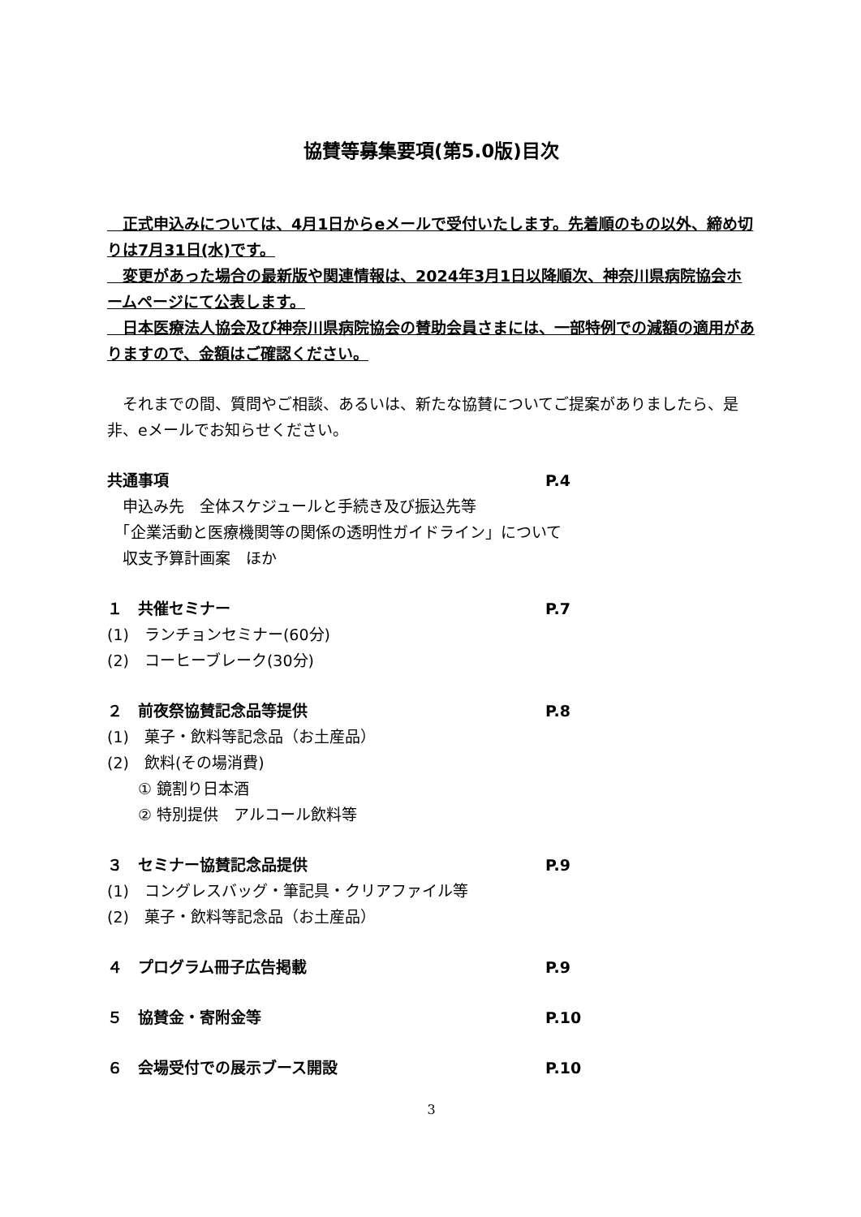協賛等募集要項(第5.0版)目次
　正式申込みについては、4月1日からeメールで受付いたします。先着順のもの以外、締め切りは7月31日(水)です。
　変更があった場合の最新版や関連情報は、2024年3月1日以降順次、神奈川県病院協会ホームページにて公表します。
　日本医療法人協会及び神奈川県病院協会の賛助会員さまには、一部特例での減額の適用がありますので、金額はご確認ください。
　それまでの間、質問やご相談、あるいは、新たな協賛についてご提案がありましたら、是非、eメールでお知らせください。
共通事項 P.4
　申込み先　全体スケジュールと手続き及び振込先等
　「企業活動と医療機関等の関係の透明性ガイドライン」について
　収支予算計画案　ほか
１　共催セミナー P.7
(1)　ランチョンセミナー(60分)
(2)　コーヒーブレーク(30分)
２　前夜祭協賛記念品等提供 P.8
(1)　菓子・飲料等記念品（お土産品）
(2)　飲料(その場消費)
　　① 鏡割り日本酒
　　② 特別提供　アルコール飲料等
３　セミナー協賛記念品提供 P.9
(1)　コングレスバッグ・筆記具・クリアファイル等
(2)　菓子・飲料等記念品（お土産品）
４　プログラム冊子広告掲載 P.9
５　協賛金・寄附金等 P.10
６　会場受付での展示ブース開設 P.10
3